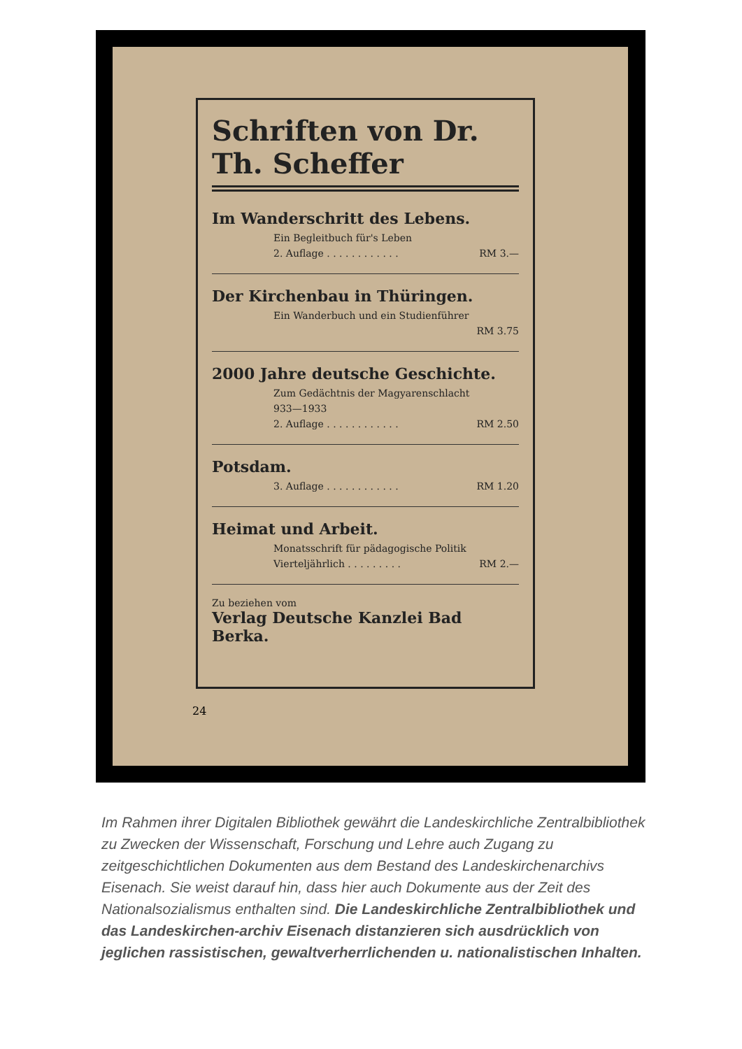Schriften von Dr. Th. Scheffer
Im Wanderschritt des Lebens.
Ein Begleitbuch für's Leben
2. Auflage . . . . . . . . . . . . RM 3.—
Der Kirchenbau in Thüringen.
Ein Wanderbuch und ein Studienführer
RM 3.75
2000 Jahre deutsche Geschichte.
Zum Gedächtnis der Magyarenschlacht
933—1933
2. Auflage . . . . . . . . . . . . RM 2.50
Potsdam.
3. Auflage . . . . . . . . . . . . RM 1.20
Heimat und Arbeit.
Monatsschrift für pädagogische Politik
Vierteljährlich . . . . . . . . . RM 2.—
Zu beziehen vom
Verlag Deutsche Kanzlei Bad Berka.
24
Im Rahmen ihrer Digitalen Bibliothek gewährt die Landeskirchliche Zentralbibliothek zu Zwecken der Wissenschaft, Forschung und Lehre auch Zugang zu zeitgeschichtlichen Dokumenten aus dem Bestand des Landeskirchenarchivs Eisenach. Sie weist darauf hin, dass hier auch Dokumente aus der Zeit des Nationalsozialismus enthalten sind. Die Landeskirchliche Zentralbibliothek und das Landeskirchen-archiv Eisenach distanzieren sich ausdrücklich von jeglichen rassistischen, gewaltverherrlichenden u. nationalistischen Inhalten.